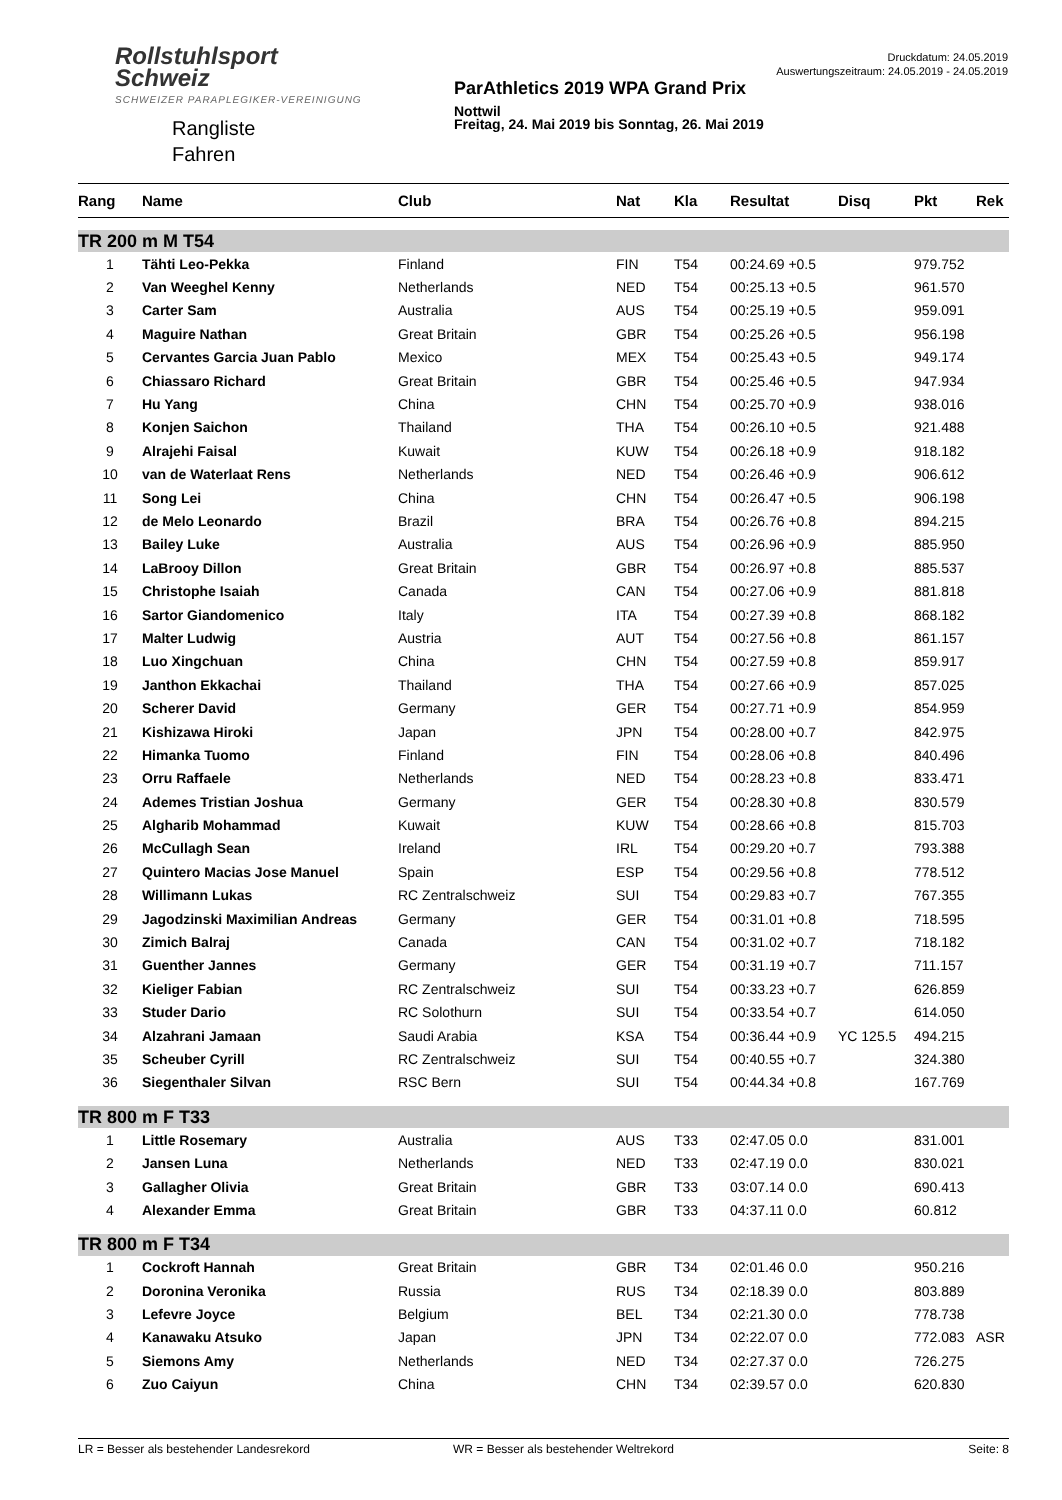Rollstuhlsport
Schweiz
SCHWEIZER PARAPLEGIKER-VEREINIGUNG
Rangliste
Fahren
ParAthletics 2019 WPA Grand Prix
Nottwil
Freitag, 24. Mai 2019 bis Sonntag, 26. Mai 2019
Druckdatum: 24.05.2019
Auswertungszeitraum: 24.05.2019 - 24.05.2019
| Rang | Name | Club | Nat | Kla | Resultat | Disq | Pkt | Rek |
| --- | --- | --- | --- | --- | --- | --- | --- | --- |
| TR 200 m M T54 | | | | | | | | |
| 1 | Tähti Leo-Pekka | Finland | FIN | T54 | 00:24.69 +0.5 | | 979.752 | |
| 2 | Van Weeghel Kenny | Netherlands | NED | T54 | 00:25.13 +0.5 | | 961.570 | |
| 3 | Carter Sam | Australia | AUS | T54 | 00:25.19 +0.5 | | 959.091 | |
| 4 | Maguire Nathan | Great Britain | GBR | T54 | 00:25.26 +0.5 | | 956.198 | |
| 5 | Cervantes Garcia Juan Pablo | Mexico | MEX | T54 | 00:25.43 +0.5 | | 949.174 | |
| 6 | Chiassaro Richard | Great Britain | GBR | T54 | 00:25.46 +0.5 | | 947.934 | |
| 7 | Hu Yang | China | CHN | T54 | 00:25.70 +0.9 | | 938.016 | |
| 8 | Konjen Saichon | Thailand | THA | T54 | 00:26.10 +0.5 | | 921.488 | |
| 9 | Alrajehi Faisal | Kuwait | KUW | T54 | 00:26.18 +0.9 | | 918.182 | |
| 10 | van de Waterlaat Rens | Netherlands | NED | T54 | 00:26.46 +0.9 | | 906.612 | |
| 11 | Song Lei | China | CHN | T54 | 00:26.47 +0.5 | | 906.198 | |
| 12 | de Melo Leonardo | Brazil | BRA | T54 | 00:26.76 +0.8 | | 894.215 | |
| 13 | Bailey Luke | Australia | AUS | T54 | 00:26.96 +0.9 | | 885.950 | |
| 14 | LaBrooy Dillon | Great Britain | GBR | T54 | 00:26.97 +0.8 | | 885.537 | |
| 15 | Christophe Isaiah | Canada | CAN | T54 | 00:27.06 +0.9 | | 881.818 | |
| 16 | Sartor Giandomenico | Italy | ITA | T54 | 00:27.39 +0.8 | | 868.182 | |
| 17 | Malter Ludwig | Austria | AUT | T54 | 00:27.56 +0.8 | | 861.157 | |
| 18 | Luo Xingchuan | China | CHN | T54 | 00:27.59 +0.8 | | 859.917 | |
| 19 | Janthon Ekkachai | Thailand | THA | T54 | 00:27.66 +0.9 | | 857.025 | |
| 20 | Scherer David | Germany | GER | T54 | 00:27.71 +0.9 | | 854.959 | |
| 21 | Kishizawa Hiroki | Japan | JPN | T54 | 00:28.00 +0.7 | | 842.975 | |
| 22 | Himanka Tuomo | Finland | FIN | T54 | 00:28.06 +0.8 | | 840.496 | |
| 23 | Orru Raffaele | Netherlands | NED | T54 | 00:28.23 +0.8 | | 833.471 | |
| 24 | Ademes Tristian Joshua | Germany | GER | T54 | 00:28.30 +0.8 | | 830.579 | |
| 25 | Algharib Mohammad | Kuwait | KUW | T54 | 00:28.66 +0.8 | | 815.703 | |
| 26 | McCullagh Sean | Ireland | IRL | T54 | 00:29.20 +0.7 | | 793.388 | |
| 27 | Quintero Macias Jose Manuel | Spain | ESP | T54 | 00:29.56 +0.8 | | 778.512 | |
| 28 | Willimann Lukas | RC Zentralschweiz | SUI | T54 | 00:29.83 +0.7 | | 767.355 | |
| 29 | Jagodzinski Maximilian Andreas | Germany | GER | T54 | 00:31.01 +0.8 | | 718.595 | |
| 30 | Zimich Balraj | Canada | CAN | T54 | 00:31.02 +0.7 | | 718.182 | |
| 31 | Guenther Jannes | Germany | GER | T54 | 00:31.19 +0.7 | | 711.157 | |
| 32 | Kieliger Fabian | RC Zentralschweiz | SUI | T54 | 00:33.23 +0.7 | | 626.859 | |
| 33 | Studer Dario | RC Solothurn | SUI | T54 | 00:33.54 +0.7 | | 614.050 | |
| 34 | Alzahrani Jamaan | Saudi Arabia | KSA | T54 | 00:36.44 +0.9 | YC 125.5 | 494.215 | |
| 35 | Scheuber Cyrill | RC Zentralschweiz | SUI | T54 | 00:40.55 +0.7 | | 324.380 | |
| 36 | Siegenthaler Silvan | RSC Bern | SUI | T54 | 00:44.34 +0.8 | | 167.769 | |
| TR 800 m F T33 | | | | | | | | |
| 1 | Little Rosemary | Australia | AUS | T33 | 02:47.05 0.0 | | 831.001 | |
| 2 | Jansen Luna | Netherlands | NED | T33 | 02:47.19 0.0 | | 830.021 | |
| 3 | Gallagher Olivia | Great Britain | GBR | T33 | 03:07.14 0.0 | | 690.413 | |
| 4 | Alexander Emma | Great Britain | GBR | T33 | 04:37.11 0.0 | | 60.812 | |
| TR 800 m F T34 | | | | | | | | |
| 1 | Cockroft Hannah | Great Britain | GBR | T34 | 02:01.46 0.0 | | 950.216 | |
| 2 | Doronina Veronika | Russia | RUS | T34 | 02:18.39 0.0 | | 803.889 | |
| 3 | Lefevre Joyce | Belgium | BEL | T34 | 02:21.30 0.0 | | 778.738 | |
| 4 | Kanawaku Atsuko | Japan | JPN | T34 | 02:22.07 0.0 | | 772.083 | ASR |
| 5 | Siemons Amy | Netherlands | NED | T34 | 02:27.37 0.0 | | 726.275 | |
| 6 | Zuo Caiyun | China | CHN | T34 | 02:39.57 0.0 | | 620.830 | |
LR = Besser als bestehender Landesrekord WR = Besser als bestehender Weltrekord Seite: 8